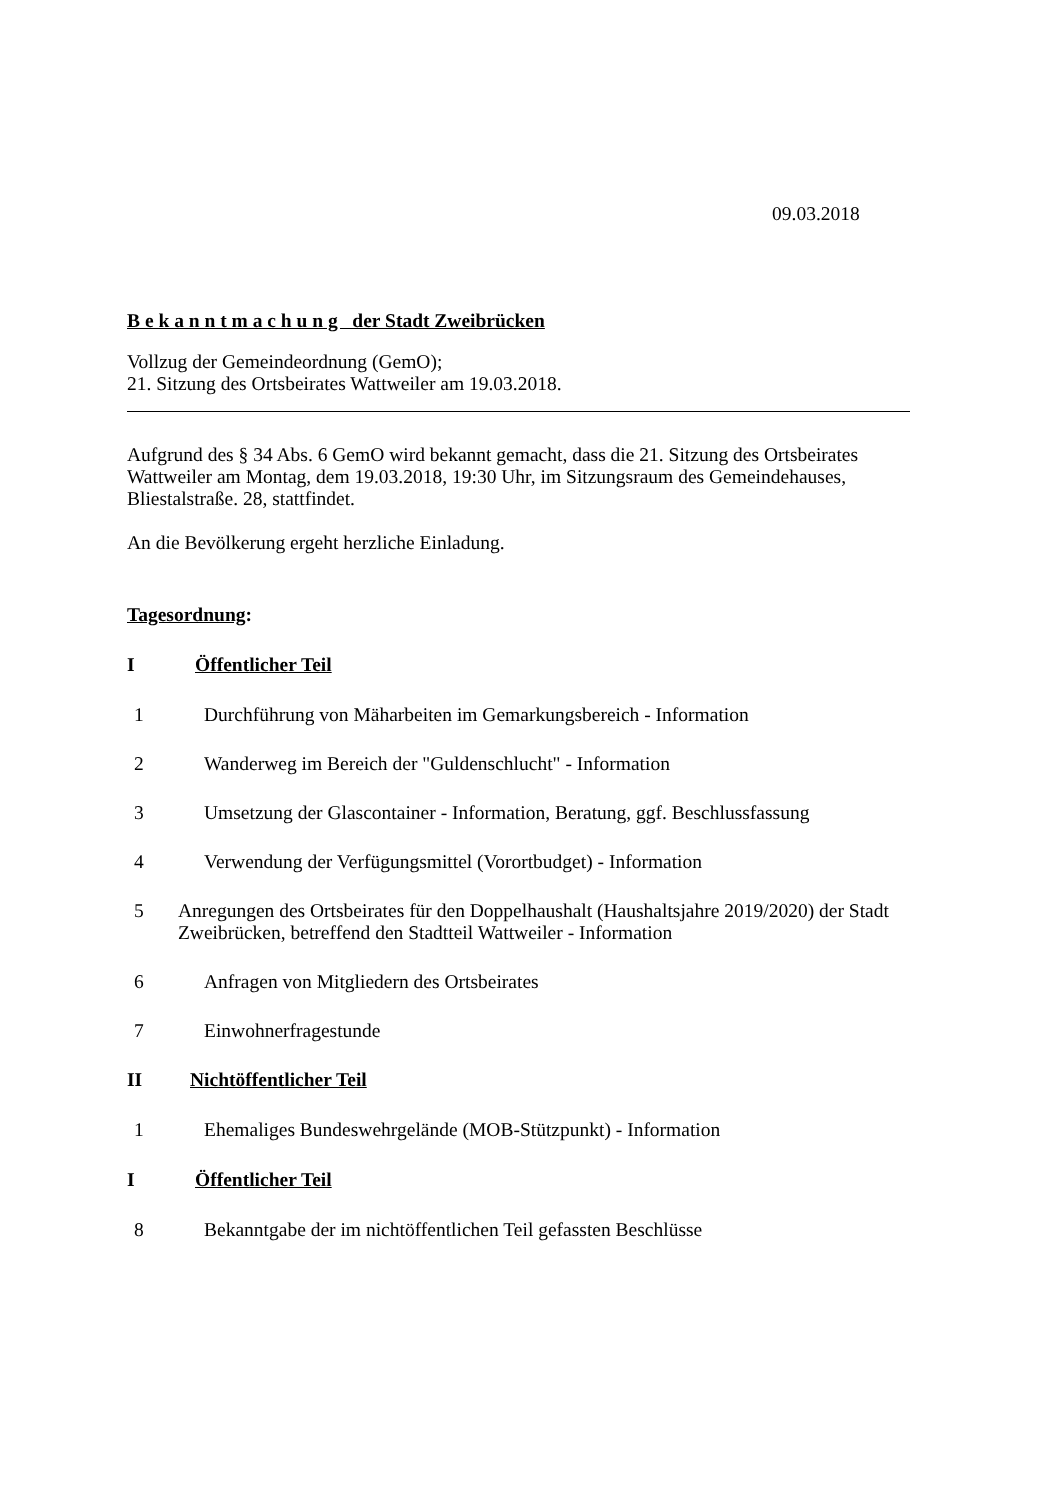09.03.2018
B e k a n n t m a c h u n g der Stadt Zweibrücken
Vollzug der Gemeindeordnung (GemO);
21. Sitzung des Ortsbeirates Wattweiler am 19.03.2018.
Aufgrund des § 34 Abs. 6 GemO wird bekannt gemacht, dass die 21. Sitzung des Ortsbeirates Wattweiler am Montag, dem 19.03.2018, 19:30 Uhr, im Sitzungsraum des Gemeindehauses, Bliestalstraße. 28, stattfindet.
An die Bevölkerung ergeht herzliche Einladung.
Tagesordnung:
I Öffentlicher Teil
1 Durchführung von Mäharbeiten im Gemarkungsbereich - Information
2 Wanderweg im Bereich der "Guldenschlucht" - Information
3 Umsetzung der Glascontainer - Information, Beratung, ggf. Beschlussfassung
4 Verwendung der Verfügungsmittel (Vorortbudget) - Information
5 Anregungen des Ortsbeirates für den Doppelhaushalt (Haushaltsjahre 2019/2020) der Stadt Zweibrücken, betreffend den Stadtteil Wattweiler - Information
6 Anfragen von Mitgliedern des Ortsbeirates
7 Einwohnerfragestunde
II Nichtöffentlicher Teil
1 Ehemaliges Bundeswehrgelände (MOB-Stützpunkt) - Information
I Öffentlicher Teil
8 Bekanntgabe der im nichtöffentlichen Teil gefassten Beschlüsse